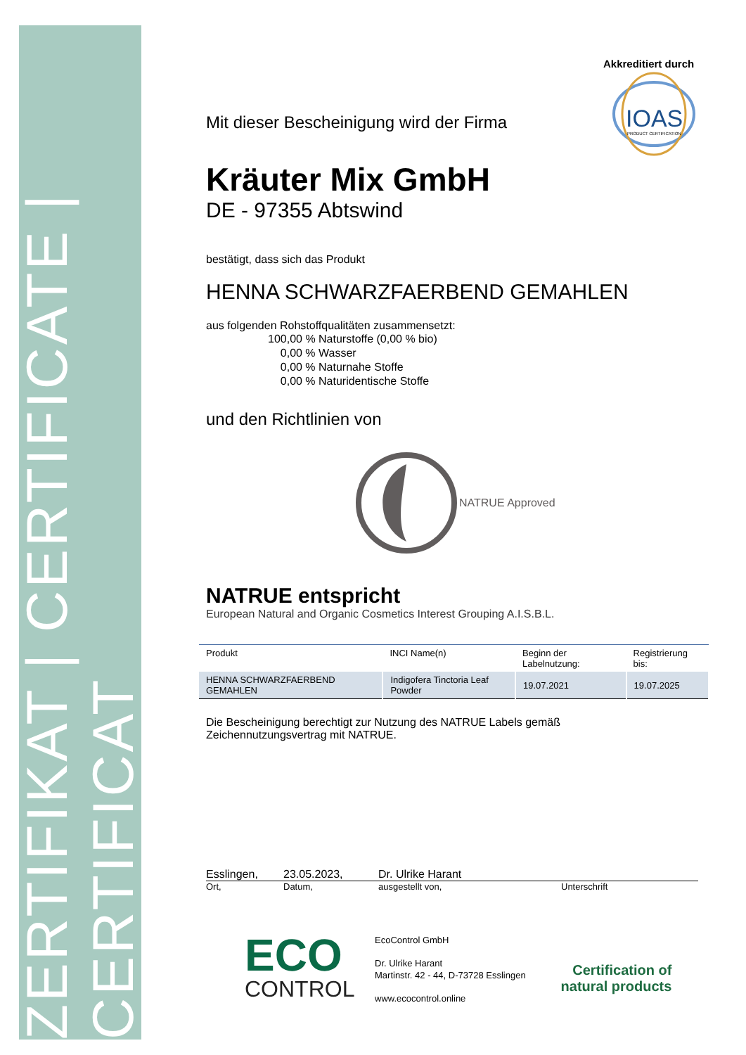ZERTIFIKAT | CERTIFICATE | CERTIFICAT
Akkreditiert durch
IOAS
PRODUCT CERTIFICATION
Mit dieser Bescheinigung wird der Firma
Kräuter Mix GmbH
DE - 97355 Abtswind
bestätigt, dass sich das Produkt
HENNA SCHWARZFAERBEND GEMAHLEN
aus folgenden Rohstoffqualitäten zusammensetzt:
100,00 % Naturstoffe (0,00 % bio)
0,00 % Wasser
0,00 % Naturnahe Stoffe
0,00 % Naturidentische Stoffe
und den Richtlinien von
NATRUE Approved
NATRUE entspricht
European Natural and Organic Cosmetics Interest Grouping A.I.S.B.L.
| Produkt | INCI Name(n) | Beginn der Labelnutzung: | Registrierung bis: |
| HENNA SCHWARZFAERBEND GEMAHLEN | Indigofera Tinctoria Leaf Powder | 19.07.2021 | 19.07.2025 |
Die Bescheinigung berechtigt zur Nutzung des NATRUE Labels gemäß
Zeichennutzungsvertrag mit NATRUE.
Esslingen, 23.05.2023, Dr. Ulrike Harant
Ort, Datum, ausgestellt von, Unterschrift
ECO
CONTROL
EcoControl GmbH
Dr. Ulrike Harant
Martinstr. 42 - 44, D-73728 Esslingen
www.ecocontrol.online
Certification of
natural products